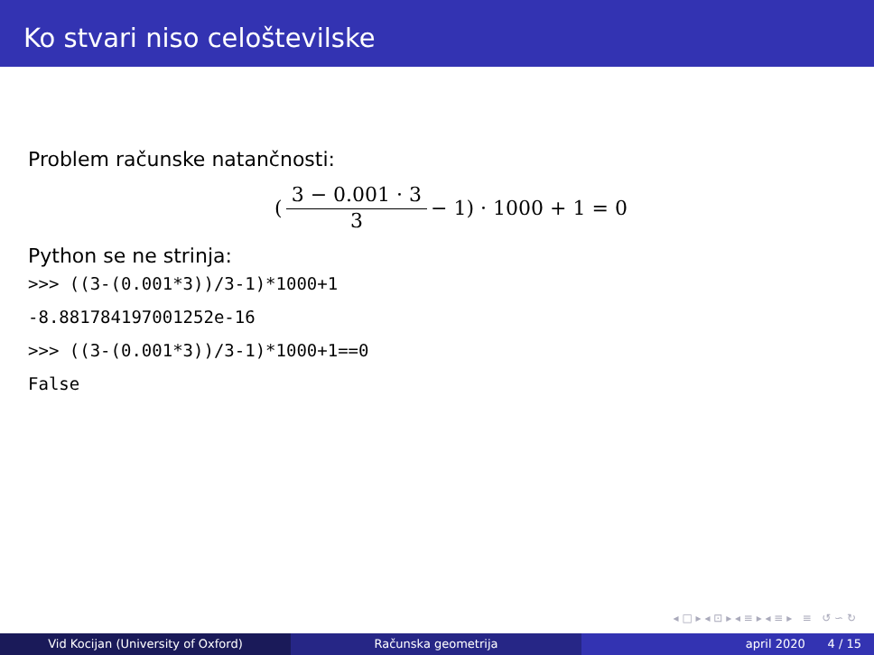Ko stvari niso celoštevilske
Problem računske natančnosti:
(3 − 0.001 · 3 3 − 1) · 1000 + 1 = 0
Python se ne strinja:
>>> ((3-(0.001*3))/3-1)*1000+1
-8.881784197001252e-16
>>> ((3-(0.001*3))/3-1)*1000+1==0
False
◂ □ ▸ ◂ ⊡ ▸ ◂ ≡ ▸ ◂ ≡ ▸ ≡ ↺ ∽ ↻
Vid Kocijan (University of Oxford) Računska geometrija april 2020 4 / 15